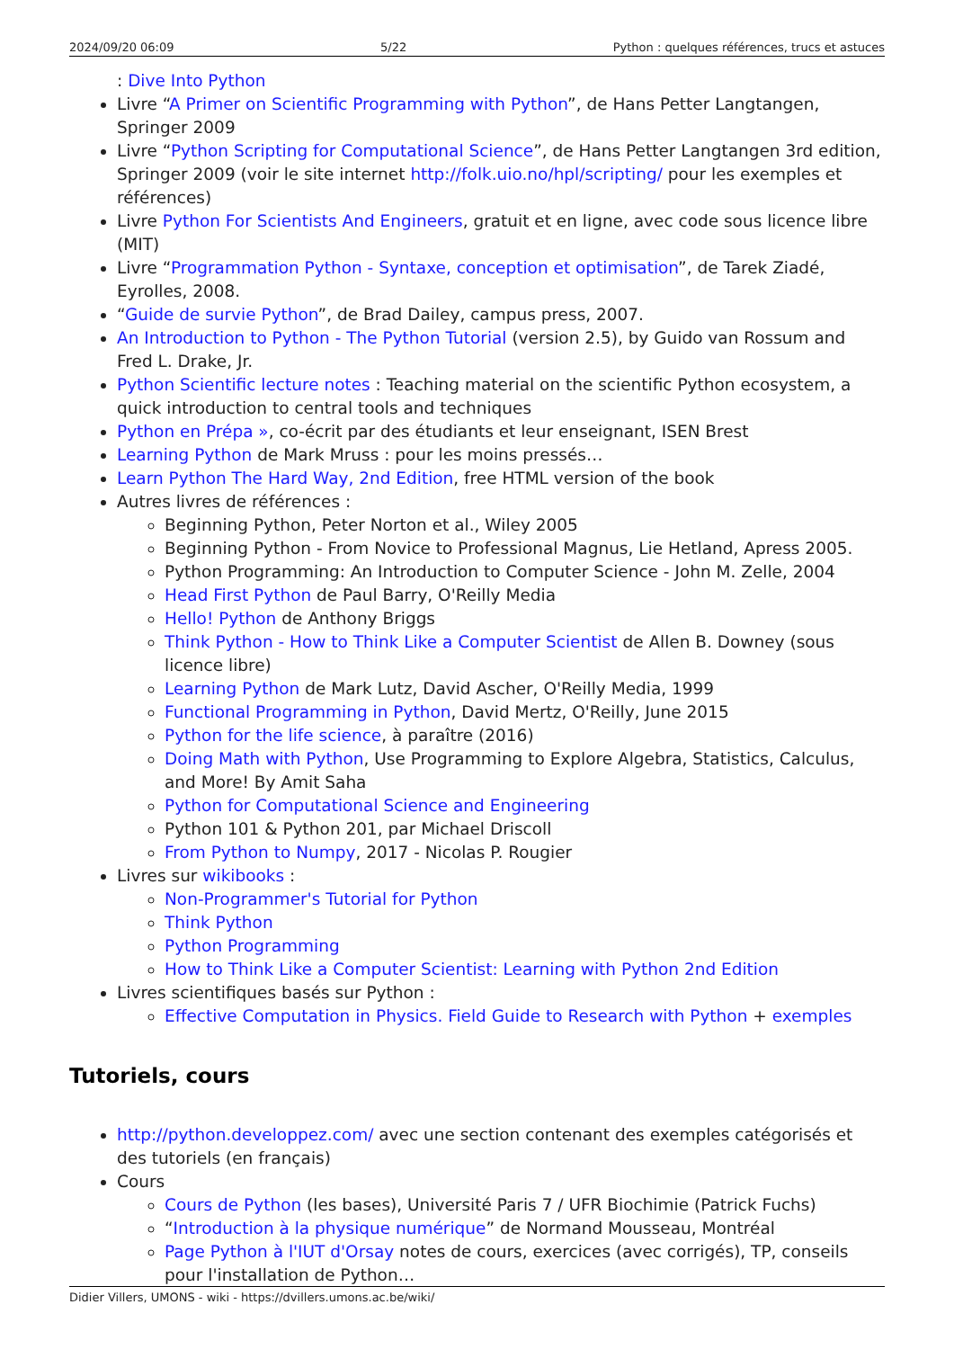2024/09/20 06:09 5/22 Python : quelques références, trucs et astuces
: Dive Into Python
Livre “A Primer on Scientific Programming with Python”, de Hans Petter Langtangen, Springer 2009
Livre “Python Scripting for Computational Science”, de Hans Petter Langtangen 3rd edition, Springer 2009 (voir le site internet http://folk.uio.no/hpl/scripting/ pour les exemples et références)
Livre Python For Scientists And Engineers, gratuit et en ligne, avec code sous licence libre (MIT)
Livre “Programmation Python - Syntaxe, conception et optimisation”, de Tarek Ziadé, Eyrolles, 2008.
“Guide de survie Python”, de Brad Dailey, campus press, 2007.
An Introduction to Python - The Python Tutorial (version 2.5), by Guido van Rossum and Fred L. Drake, Jr.
Python Scientific lecture notes : Teaching material on the scientific Python ecosystem, a quick introduction to central tools and techniques
Python en Prépa », co-écrit par des étudiants et leur enseignant, ISEN Brest
Learning Python de Mark Mruss : pour les moins pressés…
Learn Python The Hard Way, 2nd Edition, free HTML version of the book
Autres livres de références :
Beginning Python, Peter Norton et al., Wiley 2005
Beginning Python - From Novice to Professional Magnus, Lie Hetland, Apress 2005.
Python Programming: An Introduction to Computer Science - John M. Zelle, 2004
Head First Python de Paul Barry, O'Reilly Media
Hello! Python de Anthony Briggs
Think Python - How to Think Like a Computer Scientist de Allen B. Downey (sous licence libre)
Learning Python de Mark Lutz, David Ascher, O'Reilly Media, 1999
Functional Programming in Python, David Mertz, O'Reilly, June 2015
Python for the life science, à paraître (2016)
Doing Math with Python, Use Programming to Explore Algebra, Statistics, Calculus, and More! By Amit Saha
Python for Computational Science and Engineering
Python 101 & Python 201, par Michael Driscoll
From Python to Numpy, 2017 - Nicolas P. Rougier
Livres sur wikibooks :
Non-Programmer's Tutorial for Python
Think Python
Python Programming
How to Think Like a Computer Scientist: Learning with Python 2nd Edition
Livres scientifiques basés sur Python :
Effective Computation in Physics. Field Guide to Research with Python + exemples
Tutoriels, cours
http://python.developpez.com/ avec une section contenant des exemples catégorisés et des tutoriels (en français)
Cours
Cours de Python (les bases), Université Paris 7 / UFR Biochimie (Patrick Fuchs)
“Introduction à la physique numérique” de Normand Mousseau, Montréal
Page Python à l'IUT d'Orsay notes de cours, exercices (avec corrigés), TP, conseils pour l'installation de Python…
Didier Villers, UMONS - wiki - https://dvillers.umons.ac.be/wiki/